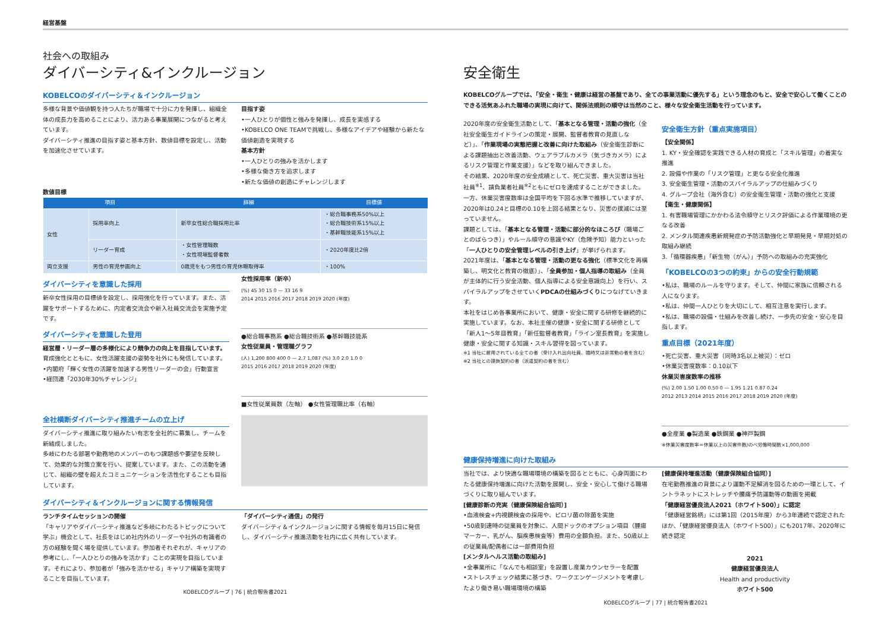経営基盤
社会への取組み
ダイバーシティ&インクルージョン
KOBELCOのダイバーシティ＆インクルージョン
多様な背景や価値観を持つ人たちが職場で十分に力を発揮し、組織全体の成長力を高めることにより、活力ある事業展開につながると考えています。
ダイバーシティ推進の目指す姿と基本方針、数値目標を設定し、活動を加速化させています。
目指す姿
•一人ひとりが個性と強みを発揮し、成長を実感する
•KOBELCO ONE TEAMで挑戦し、多様なアイデアや経験から新たな価値創造を実現する
基本方針
•一人ひとりの強みを活かします
•多様な働き方を追求します
•新たな価値の創造にチャレンジします
数値目標
| 項目 | | 詳細 | 目標値 |
| --- | --- | --- | --- |
| 女性 | 採用率向上 | 新卒女性総合職採用比率 | ・総合職事務系50%以上 ・総合職技術系15%以上 ・基幹職技能系15%以上 |
| | リーダー育成 | ・女性管理職数 ・女性現場監督者数 | ・2020年度比2倍 |
| 両立支援 | 男性の育児参画向上 | 0歳児をもつ男性の育児休暇取得率 | ・100% |
ダイバーシティを意識した採用
新卒女性採用の目標値を設定し、採用強化を行っています。また、活躍をサポートするために、内定者交流会や新入社員交流会を実施予定です。
ダイバーシティを意識した登用
経営層・リーダー層の多様化により競争力の向上を目指しています。
育成強化とともに、女性活躍支援の姿勢を社外にも発信しています。
•内閣府「輝く女性の活躍を加速する男性リーダーの会」行動宣言
•経団連「2030年30%チャレンジ」
女性採用率（新卒）
(%) 45 30 15 0 — 33 16 9
2014 2015 2016 2017 2018 2019 2020 (年度)
●総合職事務系 ●総合職技術系 ●基幹職技能系
女性従業員・管理職グラフ
(人) 1,200 800 400 0 — 2.7 1,087 (%) 3.0 2.0 1.0 0
2015 2016 2017 2018 2019 2020 (年度)
■女性従業員数（左軸） ●女性管理職比率（右軸）
全社横断ダイバーシティ推進チームの立上げ
ダイバーシティ推進に取り組みたい有志を全社的に募集し、チームを新結成しました。
多岐にわたる部署や勤務地のメンバーのもつ課題感や要望を反映して、効果的な対策立案を行い、提案しています。また、この活動を通じて、組織の壁を超えたコミュニケーションを活性化することも目指しています。
ダイバーシティ＆インクルージョンに関する情報発信
ランチタイムセッションの開催
「キャリアやダイバーシティ推進など多岐にわたるトピックについて学ぶ」機会として、社長をはじめ社内外のリーダーや社外の有識者の方の経験を聞く場を提供しています。参加者それぞれが、キャリアの参考にし、「一人ひとりの強みを活かす」ことの実現を目指しています。それにより、参加者が「強みを活かせる」キャリア構築を実現することを目指しています。
「ダイバーシティ通信」の発行
ダイバーシティ＆インクルージョンに関する情報を毎月15日に発信し、ダイバーシティ推進活動を社内に広く共有しています。
KOBELCOグループ | 76 | 統合報告書2021
安全衛生
KOBELCOグループでは、「安全・衛生・健康は経営の基盤であり、全ての事業活動に優先する」という理念のもと、安全で安心して働くことのできる活気あふれた職場の実現に向けて、関係法規則の順守は当然のこと、様々な安全衛生活動を行っています。
2020年度の安全衛生活動として、「基本となる管理・活動の強化（全社安全衛生ガイドラインの策定・展開、監督者教育の見直しなど）」、「作業現場の実態把握と改善に向けた取組み（安全衛生診断による課題抽出と改善活動、ウェアラブルカメラ（気づきカメラ）によるリスク管理と作業支援）」などを取り組んできました。
その結果、2020年度の安全成績として、死亡災害、重大災害は当社社員<sup>※1</sup>、請負業者社員<sup>※2</sup>ともにゼロを達成することができました。一方、休業災害度数率は全国平均を下回る水準で推移していますが、2020年は0.24と目標の0.10を上回る結果となり、災害の撲滅には至っていません。
課題としては、「基本となる管理・活動に部分的なほころび（職場ごとのばらつき）」やルール順守の意識やKY（危険予知）能力といった「一人ひとりの安全管理レベルの引き上げ」が挙げられます。
2021年度は、「基本となる管理・活動の更なる強化（標準文化を再構築し、明文化と教育の徹底）」、「全員参加・個人指導の取組み（全員が主体的に行う安全活動、個人指導による安全意識向上）を行い、スパイラルアップをさせていくPDCAの仕組みづくりにつなげていきます。
本社をはじめ各事業所において、健康・安全に関する研修を継続的に実施しています。なお、本社主催の健康・安全に関する研修として「新人1〜5年目教育」「新任監督者教育」「ライン室長教育」を実施し健康・安全に関する知識・スキル習得を図っています。
※1 当社に雇用されている全ての者（受け入れ出向社員、臨時又は非常勤の者を含む）
※2 当社との請負契約の者（派遣契約の者を含む）
安全衛生方針（重点実施項目）
【安全関係】
1. KY・安全確認を実践できる人材の育成と「スキル管理」の着実な推進
2. 設備や作業の「リスク管理」と更なる安全化推進
3. 安全衛生管理・活動のスパイラルアップの仕組みづくり
4. グループ会社（海外含む）の安全衛生管理・活動の強化と支援
【衛生・健康関係】
1. 有害職場管理にかかわる法令順守とリスク評価による作業環境の更なる改善
2. メンタル関連疾患新規発症の予防活動強化と早期発見・早期対処の取組み継続
3.「循環器疾患」「新生物（がん）」予防への取組みの充実強化
「KOBELCOの3つの約束」からの安全行動規範
•私は、職場のルールを守ります。そして、仲間に家族に信頼される人になります。
•私は、仲間一人ひとりを大切にして、相互注意を実行します。
•私は、職場の設備・仕組みを改善し続け、一歩先の安全・安心を目指します。
重点目標（2021年度）
•死亡災害、重大災害（同時3名以上被災）：ゼロ
•休業災害度数率：0.10以下
休業災害度数率の推移
(%) 2.00 1.50 1.00 0.50 0 — 1.95 1.21 0.87 0.24
2012 2013 2014 2015 2016 2017 2018 2019 2020 (年度)
●全産業 ●製造業 ●鉄鋼業 ●神戸製鋼
※休業災害度数率＝休業以上の災害件数/のべ労働時間数×1,000,000
健康保持増進に向けた取組み
当社では、より快適な職場環境の構築を図るとともに、心身両面にわたる健康保持増進に向けた活動を展開し、安全・安心して働ける職場づくりに取り組んでいます。
[健康診断の充実（健康保険組合協同）]
•血液検査+内視鏡検査の採用や、ピロリ菌の除菌を実施
•50歳到達時の従業員を対象に、人間ドックのオプション項目（腫瘍マーカー、乳がん、脳疾患検査等）費用の全額負担。また、50歳以上の従業員/配偶者には一部費用負担
[メンタルヘルス活動の取組み]
•全事業所に「なんでも相談室」を設置し産業カウンセラーを配置
•ストレスチェック結果に基づき、ワークエンゲージメントを考慮したより働き易い職場環境の構築
[健康保持増進活動（健康保険組合協同）]
在宅勤務推進の背景により運動不足解消を図るための一環として、イントラネットにストレッチや腰痛予防運動等の動画を掲載
「健康経営優良法人2021（ホワイト500）」に認定
「健康経営銘柄」には第1回（2015年度）から3年連続で認定されたほか、「健康経営優良法人（ホワイト500）」にも2017年、2020年に続き認定
2021
健康経営優良法人
Health and productivity
ホワイト500
KOBELCOグループ | 77 | 統合報告書2021